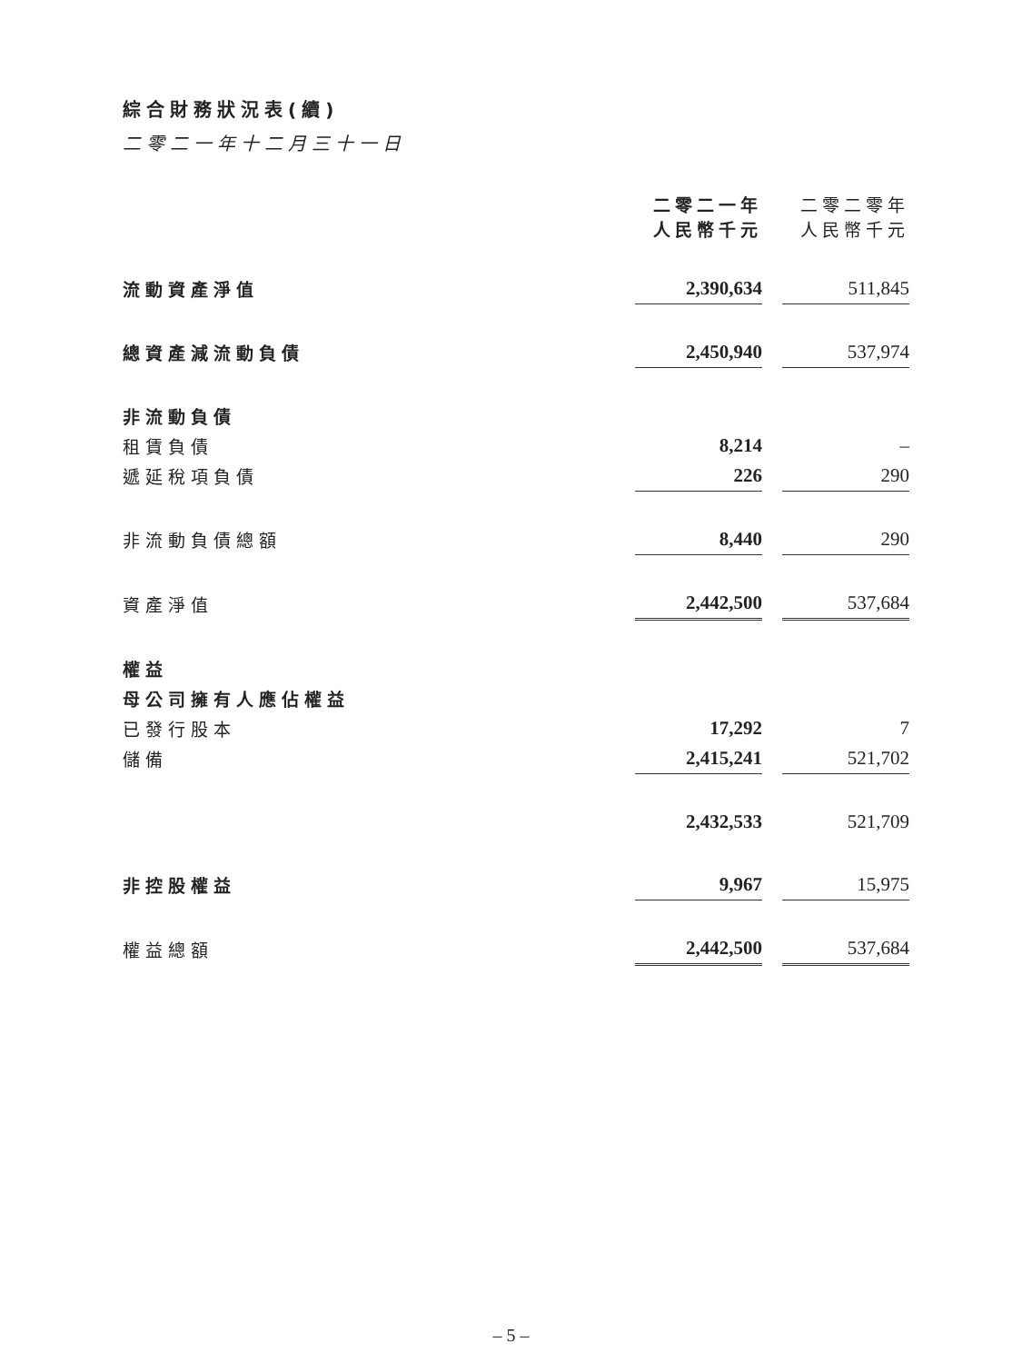綜合財務狀況表(續)
二零二一年十二月三十一日
| | 二零二一年 人民幣千元 | | 二零二零年 人民幣千元 |
| 流動資產淨值 | 2,390,634 | | 511,845 |
| 總資產減流動負債 | 2,450,940 | | 537,974 |
| 非流動負債 | | | |
| 租賃負債 | 8,214 | | – |
| 遞延稅項負債 | 226 | | 290 |
| 非流動負債總額 | 8,440 | | 290 |
| 資產淨值 | 2,442,500 | | 537,684 |
| 權益 | | | |
| 母公司擁有人應佔權益 | | | |
| 已發行股本 | 17,292 | | 7 |
| 儲備 | 2,415,241 | | 521,702 |
| | 2,432,533 | | 521,709 |
| 非控股權益 | 9,967 | | 15,975 |
| 權益總額 | 2,442,500 | | 537,684 |
– 5 –